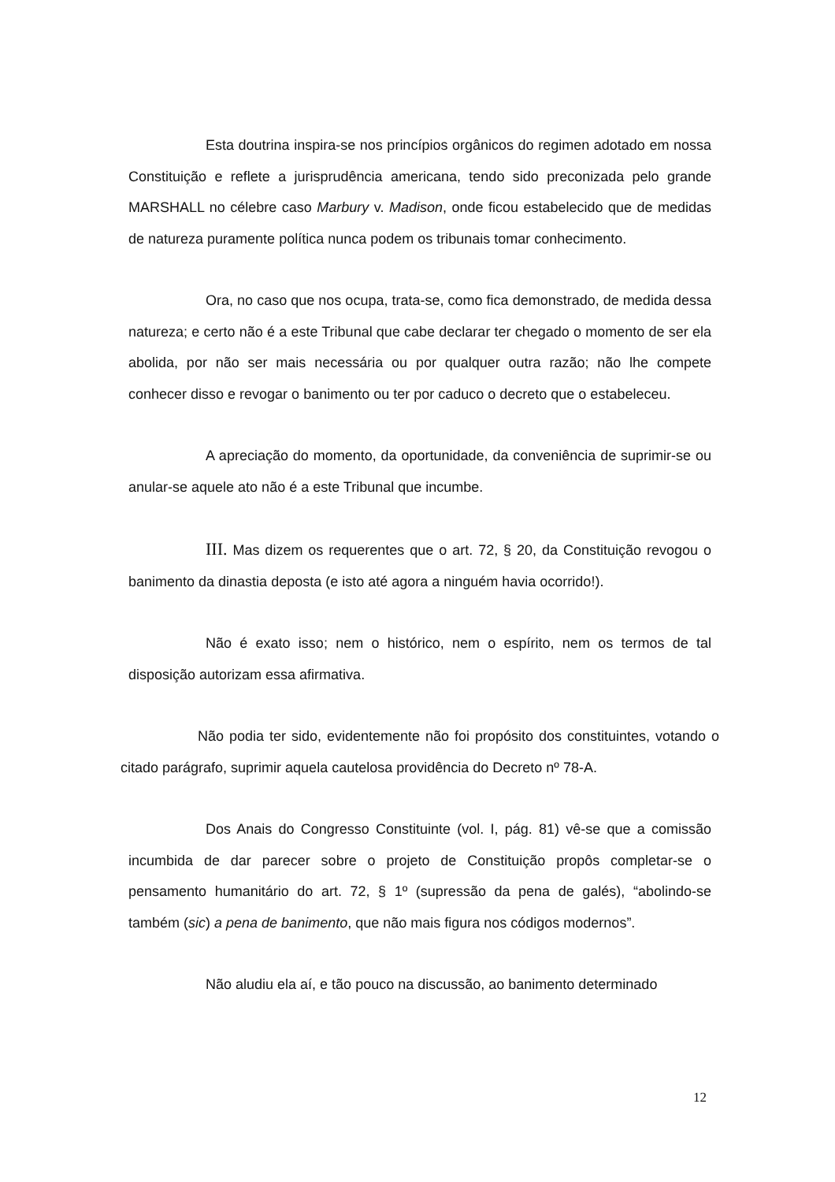Esta doutrina inspira-se nos princípios orgânicos do regimen adotado em nossa Constituição e reflete a jurisprudência americana, tendo sido preconizada pelo grande MARSHALL no célebre caso Marbury v. Madison, onde ficou estabelecido que de medidas de natureza puramente política nunca podem os tribunais tomar conhecimento.
Ora, no caso que nos ocupa, trata-se, como fica demonstrado, de medida dessa natureza; e certo não é a este Tribunal que cabe declarar ter chegado o momento de ser ela abolida, por não ser mais necessária ou por qualquer outra razão; não lhe compete conhecer disso e revogar o banimento ou ter por caduco o decreto que o estabeleceu.
A apreciação do momento, da oportunidade, da conveniência de suprimir-se ou anular-se aquele ato não é a este Tribunal que incumbe.
III. Mas dizem os requerentes que o art. 72, § 20, da Constituição revogou o banimento da dinastia deposta (e isto até agora a ninguém havia ocorrido!).
Não é exato isso; nem o histórico, nem o espírito, nem os termos de tal disposição autorizam essa afirmativa.
Não podia ter sido, evidentemente não foi propósito dos constituintes, votando o citado parágrafo, suprimir aquela cautelosa providência do Decreto nº 78-A.
Dos Anais do Congresso Constituinte (vol. I, pág. 81) vê-se que a comissão incumbida de dar parecer sobre o projeto de Constituição propôs completar-se o pensamento humanitário do art. 72, § 1º (supressão da pena de galés), “abolindo-se também (sic) a pena de banimento, que não mais figura nos códigos modernos”.
Não aludiu ela aí, e tão pouco na discussão, ao banimento determinado
12